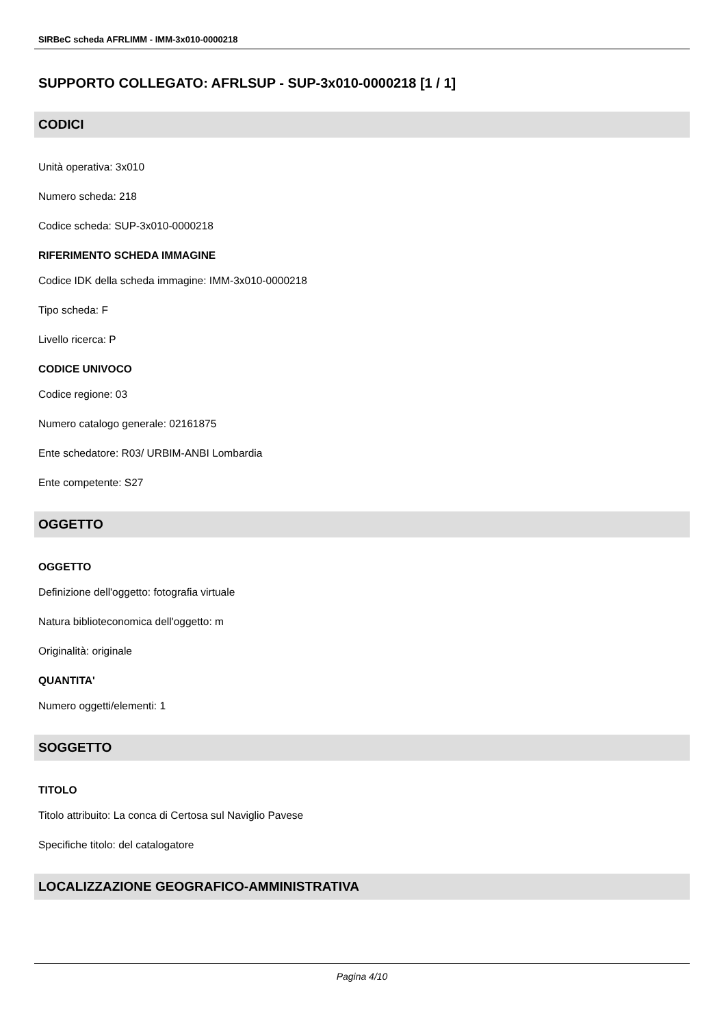SIRBeC scheda AFRLIMM - IMM-3x010-0000218
SUPPORTO COLLEGATO: AFRLSUP - SUP-3x010-0000218 [1 / 1]
CODICI
Unità operativa: 3x010
Numero scheda: 218
Codice scheda: SUP-3x010-0000218
RIFERIMENTO SCHEDA IMMAGINE
Codice IDK della scheda immagine: IMM-3x010-0000218
Tipo scheda: F
Livello ricerca: P
CODICE UNIVOCO
Codice regione: 03
Numero catalogo generale: 02161875
Ente schedatore: R03/ URBIM-ANBI Lombardia
Ente competente: S27
OGGETTO
OGGETTO
Definizione dell'oggetto: fotografia virtuale
Natura biblioteconomica dell'oggetto: m
Originalità: originale
QUANTITA'
Numero oggetti/elementi: 1
SOGGETTO
TITOLO
Titolo attribuito: La conca di Certosa sul Naviglio Pavese
Specifiche titolo: del catalogatore
LOCALIZZAZIONE GEOGRAFICO-AMMINISTRATIVA
Pagina 4/10